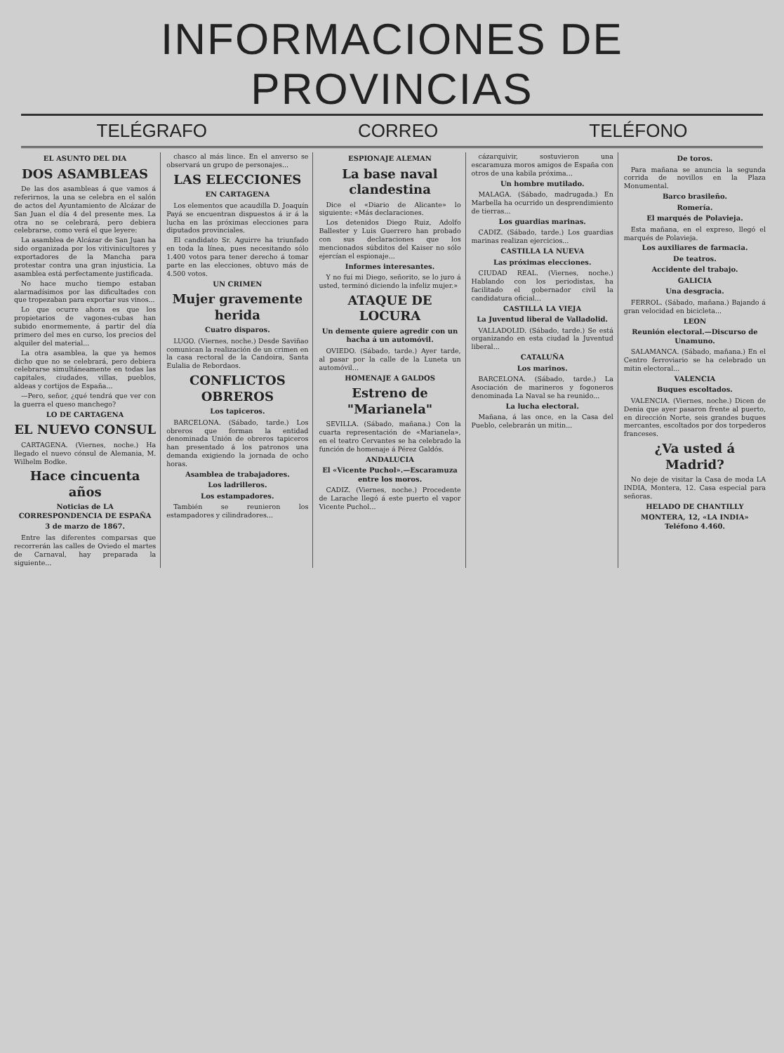INFORMACIONES DE PROVINCIAS
TELÉGRAFO CORREO TELÉFONO
EL ASUNTO DEL DIA
DOS ASAMBLEAS
De las dos asambleas á que vamos á referirnos, la una se celebra en el salón de actos del Ayuntamiento de Alcázar de San Juan el día 4 del presente mes. La otra no se celebrará, pero debiera celebrarse, como verá el que leyere:
La asamblea de Alcázar de San Juan ha sido organizada por los vitivinicultores y exportadores de la Mancha para protestar contra una gran injusticia. La asamblea está perfectamente justificada.
No hace mucho tiempo estaban alarmadísimos por las dificultades con que tropezaban para exportar sus vinos...
Lo que ocurre ahora es que los propietarios de vagones-cubas han subido enormemente, á partir del día primero del mes en curso, los precios del alquiler del material...
La otra asamblea, la que ya hemos dicho que no se celebrará, pero debiera celebrarse simultáneamente en todas las capitales, ciudades, villas, pueblos, aldeas y cortijos de España...
—Pero, señor, ¿qué tendrá que ver con la guerra el queso manchego?
LO DE CARTAGENA
EL NUEVO CONSUL
CARTAGENA. (Viernes, noche.) Ha llegado el nuevo cónsul de Alemania, M. Wilhelm Bodke.
Hace cincuenta años
Noticias de LA CORRESPONDENCIA DE ESPAÑA
3 de marzo de 1867.
Entre las diferentes comparsas que recorrerán las calles de Oviedo el martes de Carnaval, hay preparada la siguiente...
chasco al más lince. En el anverso se observará un grupo de personajes...
LAS ELECCIONES
EN CARTAGENA
Los elementos que acaudilla D. Joaquín Payá se encuentran dispuestos á ir á la lucha en las próximas elecciones para diputados provinciales.
El candidato Sr. Aguirre ha triunfado en toda la línea, pues necesitando sólo 1.400 votos para tener derecho á tomar parte en las elecciones, obtuvo más de 4.500 votos.
UN CRIMEN
Mujer gravemente herida
Cuatro disparos.
LUGO. (Viernes, noche.) Desde Saviñao comunican la realización de un crimen en la casa rectoral de la Candoira, Santa Eulalia de Rebordaos.
CONFLICTOS OBREROS
Los tapiceros.
BARCELONA. (Sábado, tarde.) Los obreros que forman la entidad denominada Unión de obreros tapiceros han presentado á los patronos una demanda exigiendo la jornada de ocho horas.
Asamblea de trabajadores.
Los ladrilleros.
Los estampadores.
También se reunieron los estampadores y cilindradores...
ESPIONAJE ALEMAN
La base naval clandestina
Dice el «Diario de Alicante» lo siguiente: «Más declaraciones.
Los detenidos Diego Ruiz, Adolfo Ballester y Luis Guerrero han probado con sus declaraciones que los mencionados súbditos del Kaiser no sólo ejercían el espionaje...
Informes interesantes.
Y no fuí mi Diego, señorito, se lo juro á usted, terminó diciendo la infeliz mujer.»
ATAQUE DE LOCURA
Un demente quiere agredir con un hacha á un automóvil.
OVIEDO. (Sábado, tarde.) Ayer tarde, al pasar por la calle de la Luneta un automóvil...
HOMENAJE A GALDOS
Estreno de "Marianela"
SEVILLA. (Sábado, mañana.) Con la cuarta representación de «Marianela», en el teatro Cervantes se ha celebrado la función de homenaje á Pérez Galdós.
ANDALUCIA
El «Vicente Puchol».—Escaramuza entre los moros.
CADIZ. (Viernes, noche.) Procedente de Larache llegó á este puerto el vapor Vicente Puchol...
cázarquivir, sostuvieron una escaramuza moros amigos de España con otros de una kabila próxima...
Un hombre mutilado.
MALAGA. (Sábado, madrugada.) En Marbella ha ocurrido un desprendimiento de tierras...
Los guardias marinas.
CADIZ. (Sábado, tarde.) Los guardias marinas realizan ejercicios...
CASTILLA LA NUEVA
Las próximas elecciones.
CIUDAD REAL. (Viernes, noche.) Hablando con los periodistas, ha facilitado el gobernador civil la candidatura oficial...
CASTILLA LA VIEJA
La Juventud liberal de Valladolid.
VALLADOLID. (Sábado, tarde.) Se está organizando en esta ciudad la Juventud liberal...
CATALUÑA
Los marinos.
BARCELONA. (Sábado, tarde.) La Asociación de marineros y fogoneros denominada La Naval se ha reunido...
La lucha electoral.
Mañana, á las once, en la Casa del Pueblo, celebrarán un mitin...
De toros.
Para mañana se anuncia la segunda corrida de novillos en la Plaza Monumental.
Barco brasileño.
Romería.
El marqués de Polavieja.
Esta mañana, en el expreso, llegó el marqués de Polavieja.
Los auxiliares de farmacia.
De teatros.
Accidente del trabajo.
GALICIA
Una desgracia.
FERROL. (Sábado, mañana.) Bajando á gran velocidad en bicicleta...
LEON
Reunión electoral.—Discurso de Unamuno.
SALAMANCA. (Sábado, mañana.) En el Centro ferroviario se ha celebrado un mitin electoral...
VALENCIA
Buques escoltados.
VALENCIA. (Viernes, noche.) Dicen de Denia que ayer pasaron frente al puerto, en dirección Norte, seis grandes buques mercantes, escoltados por dos torpederos franceses.
¿Va usted á Madrid?
No deje de visitar la Casa de moda LA INDIA, Montera, 12. Casa especial para señoras.
HELADO DE CHANTILLY
MONTERA, 12, «LA INDIA» Teléfono 4.460.